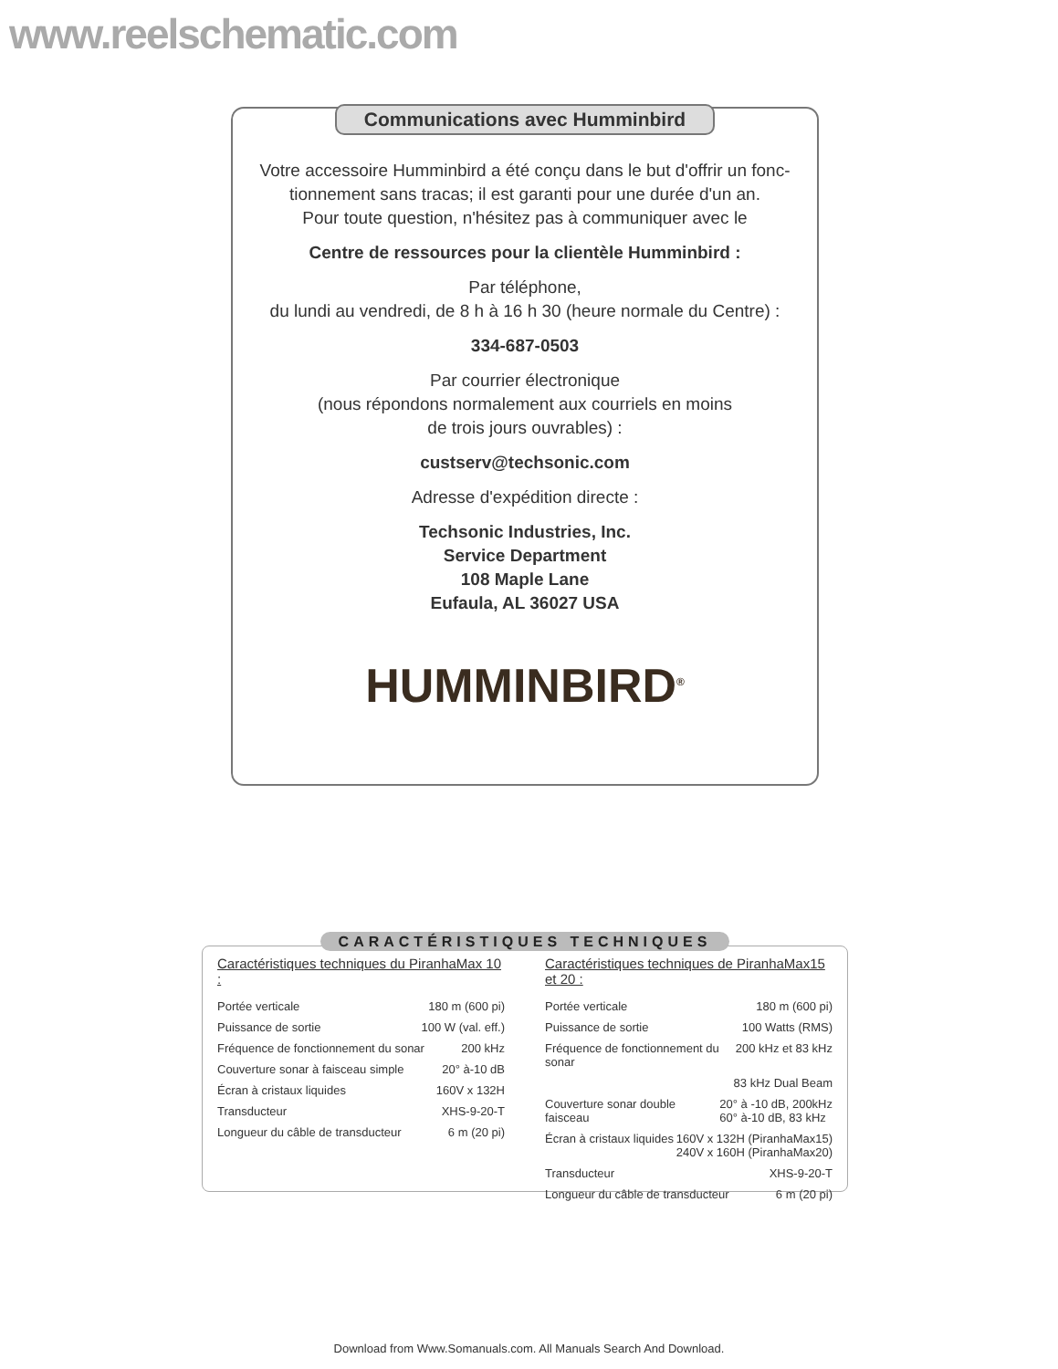www.reelschematic.com
Communications avec Humminbird
Votre accessoire Humminbird a été conçu dans le but d'offrir un fonc-
tionnement sans tracas; il est garanti pour une durée d'un an.
Pour toute question, n'hésitez pas à communiquer avec le
Centre de ressources pour la clientèle Humminbird :
Par téléphone,
du lundi au vendredi, de 8 h à 16 h 30 (heure normale du Centre) :
334-687-0503
Par courrier électronique
(nous répondons normalement aux courriels en moins
de trois jours ouvrables) :
custserv@techsonic.com
Adresse d'expédition directe :
Techsonic Industries, Inc.
Service Department
108 Maple Lane
Eufaula, AL 36027 USA
HUMMINBIRD<sup>®</sup>
CARACTÉRISTIQUES TECHNIQUES
Caractéristiques techniques du PiranhaMax 10 :
Portée verticale 180 m (600 pi)
Puissance de sortie 100 W (val. eff.)
Fréquence de fonctionnement du sonar 200 kHz
Couverture sonar à faisceau simple 20° à-10 dB
Écran à cristaux liquides 160V x 132H
Transducteur XHS-9-20-T
Longueur du câble de transducteur 6 m (20 pi)
Caractéristiques techniques de PiranhaMax15 et 20 :
Portée verticale 180 m (600 pi)
Puissance de sortie 100 Watts (RMS)
Fréquence de fonctionnement du sonar 200 kHz et 83 kHz
83 kHz Dual Beam
Couverture sonar double faisceau 20° à -10 dB, 200kHz
60° à-10 dB, 83 kHz
Écran à cristaux liquides 160V x 132H (PiranhaMax15)
240V x 160H (PiranhaMax20)
Transducteur XHS-9-20-T
Longueur du câble de transducteur 6 m (20 pi)
Download from Www.Somanuals.com. All Manuals Search And Download.